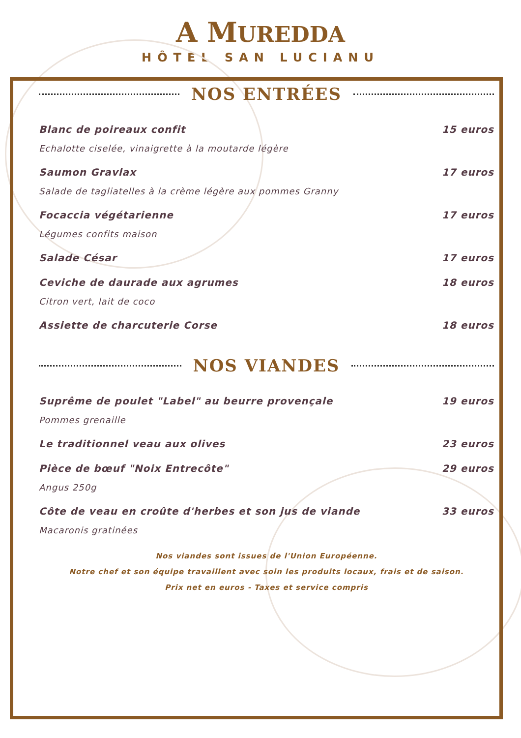A MUREDDA
HÔTEL SAN LUCIANU
NOS ENTRÉES
Blanc de poireaux confit 15 euros
Echalotte ciselée, vinaigrette à la moutarde légère
Saumon Gravlax 17 euros
Salade de tagliatelles à la crème légère aux pommes Granny
Focaccia végétarienne 17 euros
Légumes confits maison
Salade César 17 euros
Ceviche de daurade aux agrumes 18 euros
Citron vert, lait de coco
Assiette de charcuterie Corse 18 euros
NOS VIANDES
Suprême de poulet "Label" au beurre provençale 19 euros
Pommes grenaille
Le traditionnel veau aux olives 23 euros
Pièce de bœuf "Noix Entrecôte" 29 euros
Angus 250g
Côte de veau en croûte d'herbes et son jus de viande 33 euros
Macaronis gratinées
Nos viandes sont issues de l'Union Européenne.
Notre chef et son équipe travaillent avec soin les produits locaux, frais et de saison.
Prix net en euros - Taxes et service compris